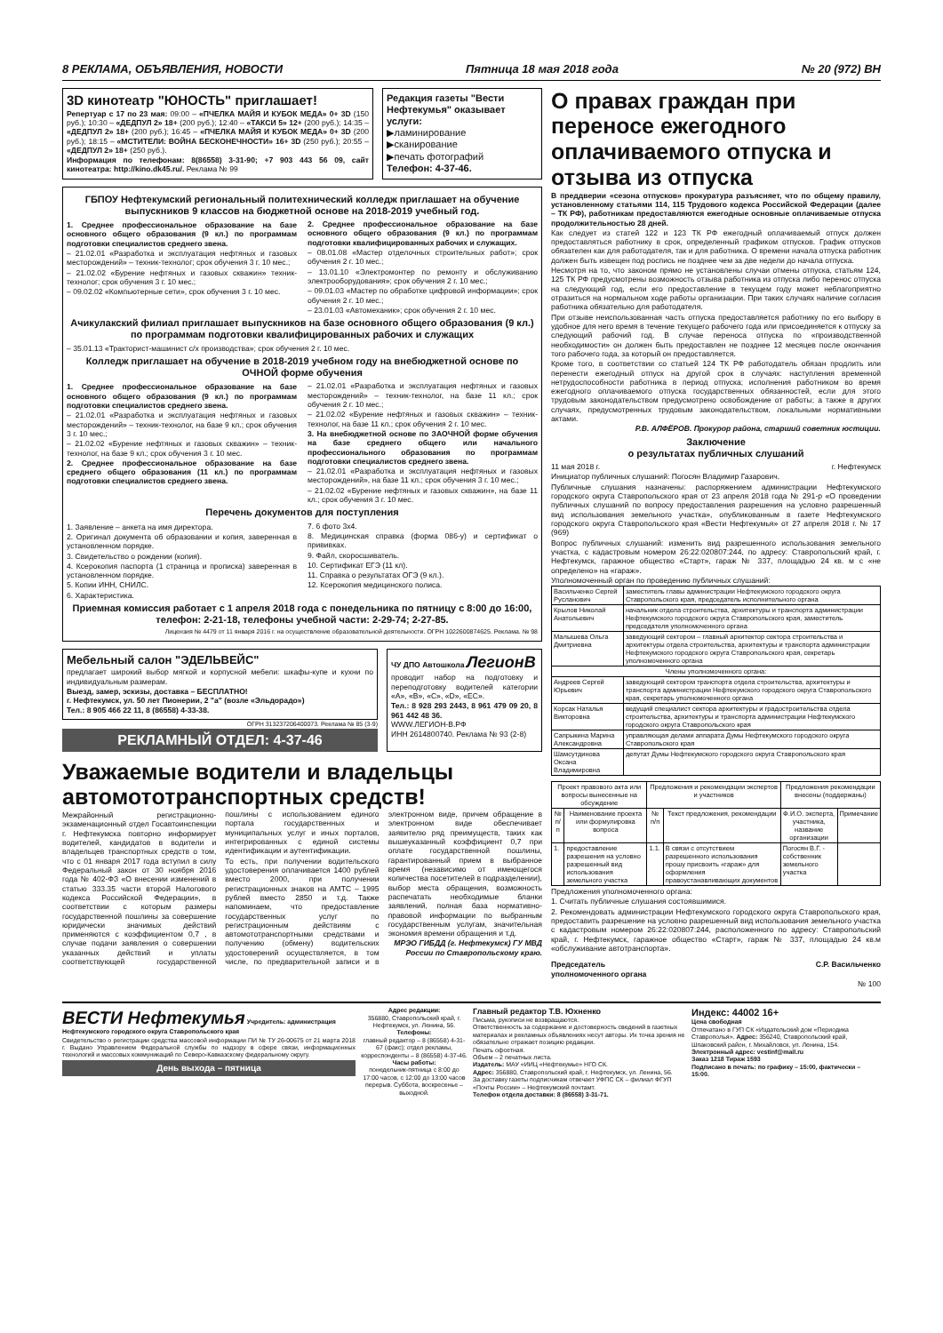8 РЕКЛАМА, ОБЪЯВЛЕНИЯ, НОВОСТИ Пятница 18 мая 2018 года № 20 (972) ВН
3D кинотеатр "ЮНОСТЬ" приглашает!
Репертуар с 17 по 23 мая: 09:00 – «ПЧЕЛКА МАЙЯ И КУБОК МЕДА» 0+ 3D (150 руб.); 10:30 – «ДЕДПУЛ 2» 18+ (200 руб.); 12:40 – «ТАКСИ 5» 12+ (200 руб.); 14:35 – «ДЕДПУЛ 2» 18+ (200 руб.); 16:45 – «ПЧЕЛКА МАЙЯ И КУБОК МЕДА» 0+ 3D (200 руб.); 18:15 – «МСТИТЕЛИ: ВОЙНА БЕСКОНЕЧНОСТИ» 16+ 3D (250 руб.); 20:55 – «ДЕДПУЛ 2» 18+ (250 руб.).
Информация по телефонам: 8(86558) 3-31-90; +7 903 443 56 09, сайт кинотеатра: http://kino.dk45.ru/. Реклама № 99
Редакция газеты "Вести Нефтекумья" оказывает услуги:
▶ламинирование
▶сканирование
▶печать фотографий
Телефон: 4-37-46.
ГБПОУ Нефтекумский региональный политехнический колледж приглашает на обучение выпускников 9 классов на бюджетной основе на 2018-2019 учебный год.
1. Среднее профессиональное образование на базе основного общего образования (9 кл.) по программам подготовки специалистов среднего звена.
– 21.02.01 «Разработка и эксплуатация нефтяных и газовых месторождений» – техник-технолог; срок обучения 3 г. 10 мес.;
– 21.02.02 «Бурение нефтяных и газовых скважин» техник-технолог; срок обучения 3 г. 10 мес.;
– 09.02.02 «Компьютерные сети», срок обучения 3 г. 10 мес.
2. Среднее профессиональное образование на базе основного общего образования (9 кл.) по программам подготовки квалифицированных рабочих и служащих.
– 08.01.08 «Мастер отделочных строительных работ»; срок обучения 2 г. 10 мес.;
– 13.01.10 «Электромонтер по ремонту и обслуживанию электрооборудования»; срок обучения 2 г. 10 мес.;
– 09.01.03 «Мастер по обработке цифровой информации»; срок обучения 2 г. 10 мес.;
– 23.01.03 «Автомеханик»; срок обучения 2 г. 10 мес.
Ачикулакский филиал приглашает выпускников на базе основного общего образования (9 кл.) по программам подготовки квалифицированных рабочих и служащих
– 35.01.13 «Тракторист-машинист с/х производства»; срок обучения 2 г. 10 мес.
Колледж приглашает на обучение в 2018-2019 учебном году на внебюджетной основе по ОЧНОЙ форме обучения
1. Среднее профессиональное образование на базе основного общего образования (9 кл.) по программам подготовки специалистов среднего звена.
– 21.02.01 «Разработка и эксплуатация нефтяных и газовых месторождений» – техник-технолог, на базе 9 кл.; срок обучения 3 г. 10 мес.;
– 21.02.02 «Бурение нефтяных и газовых скважин» – техник-технолог, на базе 9 кл.; срок обучения 3 г. 10 мес.
2. Среднее профессиональное образование на базе среднего общего образования (11 кл.) по программам подготовки специалистов среднего звена.
– 21.02.01 «Разработка и эксплуатация нефтяных и газовых месторождений» – техник-технолог, на базе 11 кл.; срок обучения 2 г. 10 мес.;
– 21.02.02 «Бурение нефтяных и газовых скважин» – техник-технолог, на базе 11 кл.; срок обучения 2 г. 10 мес.
3. На внебюджетной основе по ЗАОЧНОЙ форме обучения на базе среднего общего или начального профессионального образования по программам подготовки специалистов среднего звена.
– 21.02.01 «Разработка и эксплуатация нефтяных и газовых месторождений», на базе 11 кл.; срок обучения 3 г. 10 мес.;
– 21.02.02 «Бурение нефтяных и газовых скважин», на базе 11 кл.; срок обучения 3 г. 10 мес.
Перечень документов для поступления
1. Заявление – анкета на имя директора.
2. Оригинал документа об образовании и копия, заверенная в установленном порядке.
3. Свидетельство о рождении (копия).
4. Ксерокопия паспорта (1 страница и прописка) заверенная в установленном порядке.
5. Копии ИНН, СНИЛС.
6. Характеристика.
7. 6 фото 3х4.
8. Медицинская справка (форма 086-у) и сертификат о прививках.
9. Файл, скоросшиватель.
10. Сертификат ЕГЭ (11 кл).
11. Справка о результатах ОГЭ (9 кл.).
12. Ксерокопия медицинского полиса.
Приемная комиссия работает с 1 апреля 2018 года с понедельника по пятницу с 8:00 до 16:00, телефон: 2-21-18, телефоны учебной части: 2-29-74; 2-27-85.
Лицензия № 4479 от 11 января 2016 г. на осуществление образовательной деятельности. ОГРН 1022600874625. Реклама. № 98
Мебельный салон "ЭДЕЛЬВЕЙС"
предлагает широкий выбор мягкой и корпусной мебели: шкафы-купе и кухни по индивидуальным размерам.
Выезд, замер, эскизы, доставка – БЕСПЛАТНО!
г. Нефтекумск, ул. 50 лет Пионерии, 2 "а" (возле «Эльдорадо»)
Тел.: 8 905 466 22 11, 8 (86558) 4-33-38.
ОГРН 313237206400073. Реклама № 85 (3-9)
РЕКЛАМНЫЙ ОТДЕЛ: 4-37-46
ЧУ ДПО Автошкола ЛегионВ
проводит набор на подготовку и переподготовку водителей категории «А», «В», «С», «D», «ЕС».
Тел.: 8 928 293 2443, 8 961 479 09 20, 8 961 442 48 36.
WWW.ЛЕГИОН-В.РФ
ИНН 2614800740. Реклама № 93 (2-8)
Уважаемые водители и владельцы автомототранспортных средств!
Межрайонный регистрационно-экзаменационный отдел Госавтоинспекции г. Нефтекумска повторно информирует водителей, кандидатов в водители и владельцев транспортных средств о том, что с 01 января 2017 года вступил в силу Федеральный закон от 30 ноября 2016 года № 402-ФЗ «О внесении изменений в статью 333.35 части второй Налогового кодекса Российской Федерации», в соответствии с которым размеры государственной пошлины за совершение юридически значимых действий применяются с коэффициентом 0,7 , в случае подачи заявления о совершении указанных действий и уплаты соответствующей государственной пошлины с использованием единого портала государственных и муниципальных услуг и иных порталов, интегрированных с единой системы идентификации и аутентификации.
То есть, при получении водительского удостоверения оплачивается 1400 рублей вместо 2000, при получении регистрационных знаков на АМТС – 1995 рублей вместо 2850 и т.д. Также напоминаем, что предоставление государственных услуг по регистрационным действиям с автомототранспортными средствами и получению (обмену) водительских удостоверений осуществляется, в том числе, по предварительной записи и в электронном виде, причем обращение в электронном виде обеспечивает заявителю ряд преимуществ, таких как вышеуказанный коэффициент 0,7 при оплате государственной пошлины, гарантированный прием в выбранное время (независимо от имеющегося количества посетителей в подразделении), выбор места обращения, возможность распечатать необходимые бланки заявлений, полная база нормативно-правовой информации по выбранным государственным услугам, значительная экономия времени обращения и т.д.
МРЭО ГИБДД (г. Нефтекумск) ГУ МВД России по Ставропольскому краю.
О правах граждан при переносе ежегодного оплачиваемого отпуска и отзыва из отпуска
В преддверии «сезона отпусков» прокуратура разъясняет, что по общему правилу, установленному статьями 114, 115 Трудового кодекса Российской Федерации (далее – ТК РФ), работникам предоставляются ежегодные основные оплачиваемые отпуска продолжительностью 28 дней.
Как следует из статей 122 и 123 ТК РФ ежегодный оплачиваемый отпуск должен предоставляться работнику в срок, определенный графиком отпусков. График отпусков обязателен как для работодателя, так и для работника. О времени начала отпуска работник должен быть извещен под роспись не позднее чем за две недели до начала отпуска.
Несмотря на то, что законом прямо не установлены случаи отмены отпуска, статьям 124, 125 ТК РФ предусмотрены возможность отзыва работника из отпуска либо перенос отпуска на следующий год, если его предоставление в текущем году может неблагоприятно отразиться на нормальном ходе работы организации. При таких случаях наличие согласия работника обязательно для работодателя.
При отзыве неиспользованная часть отпуска предоставляется работнику по его выбору в удобное для него время в течение текущего рабочего года или присоединяется к отпуску за следующий рабочий год. В случае переноса отпуска по «производственной необходимости» он должен быть предоставлен не позднее 12 месяцев после окончания того рабочего года, за который он предоставляется.
Кроме того, в соответствии со статьей 124 ТК РФ работодатель обязан продлить или перенести ежегодный отпуск на другой срок в случаях: наступления временной нетрудоспособности работника в период отпуска; исполнения работником во время ежегодного оплачиваемого отпуска государственных обязанностей, если для этого трудовым законодательством предусмотрено освобождение от работы; а также в других случаях, предусмотренных трудовым законодательством, локальными нормативными актами.
Р.В. АЛФЁРОВ. Прокурор района, старший советник юстиции.
Заключение
о результатах публичных слушаний
11 мая 2018 г. г. Нефтекумск
Инициатор публичных слушаний: Погосян Владимир Газарович.
Публичные слушания назначены: распоряжением администрации Нефтекумского городского округа Ставропольского края от 23 апреля 2018 года № 291-р «О проведении публичных слушаний по вопросу предоставления разрешения на условно разрешенный вид использования земельного участка», опубликованным в газете Нефтекумского городского округа Ставропольского края «Вести Нефтекумья» от 27 апреля 2018 г. № 17 (969)
Вопрос публичных слушаний: изменить вид разрешенного использования земельного участка, с кадастровым номером 26:22:020807:244, по адресу: Ставропольский край, г. Нефтекумск, гаражное общество «Старт», гараж № 337, площадью 24 кв. м с «не определено» на «гараж».
Уполномоченный орган по проведению публичных слушаний:
| Васильченко Сергей Русланович | заместитель главы администрации Нефтекумского городского округа Ставропольского края, председатель исполнительного органа |
| Крылов Николай Анатольевич | начальник отдела строительства, архитектуры и транспорта администрации Нефтекумского городского округа Ставропольского края, заместитель председателя уполномоченного органа |
| Малышева Ольга Дмитриевна | заведующий сектором – главный архитектор сектора строительства и архитектуры отдела строительства, архитектуры и транспорта администрации Нефтекумского городского округа Ставропольского края, секретарь уполномоченного органа |
| Члены уполномоченного органа: | |
| Андреев Сергей Юрьевич | заведующий сектором транспорта отдела строительства, архитектуры и транспорта администрации Нефтекумского городского округа Ставропольского края, секретарь уполномоченного органа |
| Корсак Наталья Викторовна | ведущий специалист сектора архитектуры и градостроительства отдела строительства, архитектуры и транспорта администрации Нефтекумского городского округа Ставропольского края |
| Сапрыкина Марина Александровна | управляющая делами аппарата Думы Нефтекумского городского округа Ставропольского края |
| Шамсутдинова Оксана Владимировна | депутат Думы Нефтекумского городского округа Ставропольского края |
| Проект правового акта или вопросы вынесенные на обсуждение | | Предложения и рекомендации экспертов и участников | | Предложения рекомендации внесены (поддержаны) | |
| --- | --- | --- | --- | --- | --- |
| № п/п | Наименование проекта или формулировка вопроса | № п/п | Текст предложения, рекомендации | Ф.И.О. эксперта, участника, название организации | Примечание |
| 1. | предоставление разрешения на условно разрешенный вид использования земельного участка | 1.1. | В связи с отсутствием разрешенного использования прошу присвоить «гараж» для оформления правоустанавливающих документов | Погосян В.Г. - собственник земельного участка | |
Предложения уполномоченного органа:
1. Считать публичные слушания состоявшимися.
2. Рекомендовать администрации Нефтекумского городского округа Ставропольского края, предоставить разрешение на условно разрешенный вид использования земельного участка с кадастровым номером 26:22:020807:244, расположенного по адресу: Ставропольский край, г. Нефтекумск, гаражное общество «Старт», гараж № 337, площадью 24 кв.м «обслуживание автотранспорта».
Председатель
уполномоченного органа С.Р. Васильченко
№ 100
ВЕСТИ Нефтекумья Учредитель: администрация Нефтекумского городского округа Ставропольского края
Свидетельство о регистрации средства массовой информации ПИ № ТУ 26-00675 от 21 марта 2018 г. Выдано Управлением Федеральной службы по надзору в сфере связи, информационных технологий и массовых коммуникаций по Северо-Кавказскому федеральному округу.
День выхода – пятница
Адрес редакции:
356880, Ставропольский край, г. Нефтекумск, ул. Ленина, 56.
Телефоны:
главный редактор – 8 (86558) 4-31-67 (факс); отдел рекламы, корреспонденты – 8 (86558) 4-37-46.
Часы работы:
понедельник-пятница с 8:00 до 17:00 часов, с 12:00 до 13:00 часов перерыв. Суббота, воскресенье – выходной.
Главный редактор Т.В. Юхненко
Письма, рукописи не возвращаются.
Ответственность за содержание и достоверность сведений в газетных материалах и рекламных объявлениях несут авторы. Их точка зрения не обязательно отражает позицию редакции.
Печать офсетная.
Объем – 2 печатных листа.
Издатель: МАУ «ИИЦ «Нефтекумье» НГО СК.
Адрес: 356880, Ставропольский край, г. Нефтекумск, ул. Ленина, 56.
За доставку газеты подписчикам отвечает УФПС СК – филиал ФГУП «Почты России» – Нефтекумский почтамт.
Телефон отдела доставки: 8 (86558) 3-31-71.
Индекс: 44002 16+
Цена свободная
Отпечатано в ГУП СК «Издательский дом «Периодика Ставрополья». Адрес: 356240, Ставропольский край, Шпаковский район, г. Михайловск, ул. Ленина, 154.
Электронный адрес: vestinf@mail.ru
Заказ 1218 Тираж 1593
Подписано в печать: по графику – 15:00, фактически – 15:00.